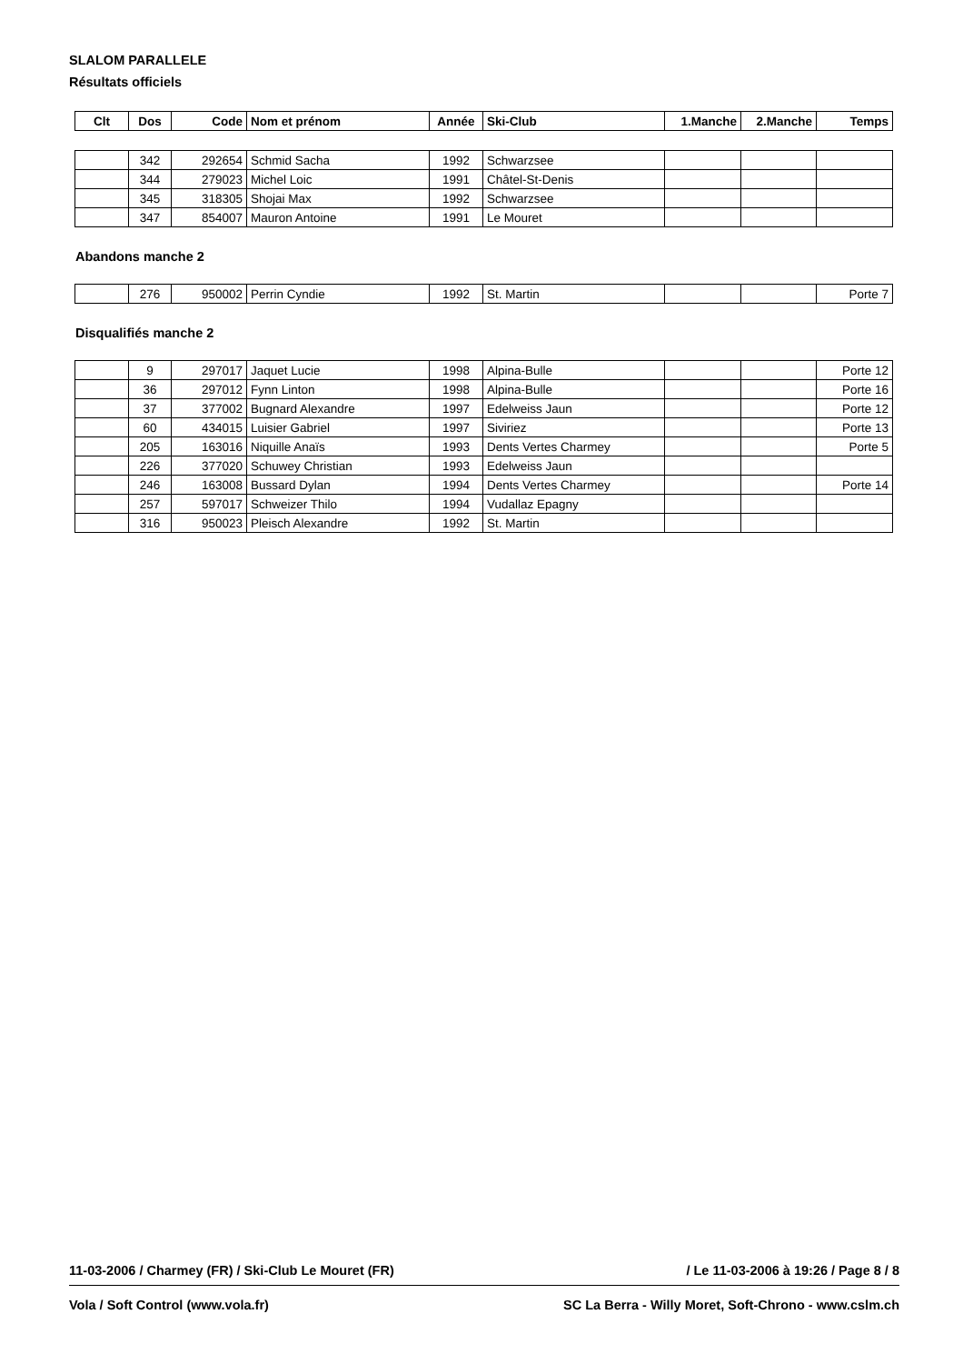SLALOM PARALLELE
Résultats officiels
| Clt | Dos | Code | Nom et prénom | Année | Ski-Club | 1.Manche | 2.Manche | Temps |
| --- | --- | --- | --- | --- | --- | --- | --- | --- |
| | 342 | 292654 | Schmid Sacha | 1992 | Schwarzsee | | | |
| | 344 | 279023 | Michel Loic | 1991 | Châtel-St-Denis | | | |
| | 345 | 318305 | Shojai Max | 1992 | Schwarzsee | | | |
| | 347 | 854007 | Mauron Antoine | 1991 | Le Mouret | | | |
Abandons manche 2
| | 276 | 950002 | Perrin Cyndie | 1992 | St. Martin | | | Porte 7 |
Disqualifiés manche 2
| | 9 | 297017 | Jaquet Lucie | 1998 | Alpina-Bulle | | | Porte 12 |
| | 36 | 297012 | Fynn Linton | 1998 | Alpina-Bulle | | | Porte 16 |
| | 37 | 377002 | Bugnard Alexandre | 1997 | Edelweiss Jaun | | | Porte 12 |
| | 60 | 434015 | Luisier Gabriel | 1997 | Siviriez | | | Porte 13 |
| | 205 | 163016 | Niquille Anaïs | 1993 | Dents Vertes Charmey | | | Porte 5 |
| | 226 | 377020 | Schuwey Christian | 1993 | Edelweiss Jaun | | | |
| | 246 | 163008 | Bussard Dylan | 1994 | Dents Vertes Charmey | | | Porte 14 |
| | 257 | 597017 | Schweizer Thilo | 1994 | Vudallaz Epagny | | | |
| | 316 | 950023 | Pleisch Alexandre | 1992 | St. Martin | | | |
11-03-2006 / Charmey (FR) / Ski-Club Le Mouret (FR) / Le 11-03-2006 à 19:26 / Page 8 / 8
Vola / Soft Control (www.vola.fr) SC La Berra - Willy Moret, Soft-Chrono - www.cslm.ch